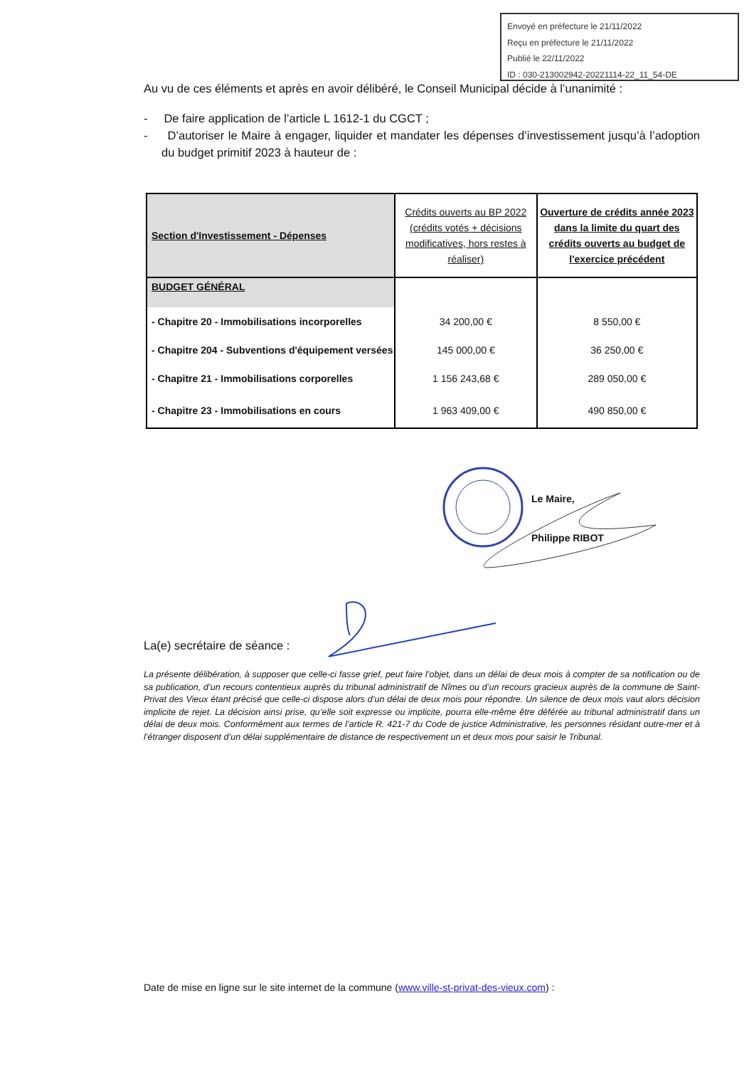Envoyé en préfecture le 21/11/2022
Reçu en préfecture le 21/11/2022
Publié le 22/11/2022
ID : 030-213002942-20221114-22_11_54-DE
Au vu de ces éléments et après en avoir délibéré, le Conseil Municipal décide à l’unanimité :
- De faire application de l’article L 1612-1 du CGCT ;
- D’autoriser le Maire à engager, liquider et mandater les dépenses d’investissement jusqu’à l’adoption du budget primitif 2023 à hauteur de :
| Section d'Investissement - Dépenses | Crédits ouverts au BP 2022 (crédits votés + décisions modificatives, hors restes à réaliser) | Ouverture de crédits année 2023 dans la limite du quart des crédits ouverts au budget de l'exercice précédent |
| BUDGET GÉNÉRAL | | |
| - Chapitre 20 - Immobilisations incorporelles | 34 200,00 € | 8 550,00 € |
| - Chapitre 204 - Subventions d'équipement versées | 145 000,00 € | 36 250,00 € |
| - Chapitre 21 - Immobilisations corporelles | 1 156 243,68 € | 289 050,00 € |
| - Chapitre 23 - Immobilisations en cours | 1 963 409,00 € | 490 850,00 € |
Le Maire,
Philippe RIBOT
La(e) secrétaire de séance :
La présente délibération, à supposer que celle-ci fasse grief, peut faire l’objet, dans un délai de deux mois à compter de sa notification ou de sa publication, d’un recours contentieux auprès du tribunal administratif de Nîmes ou d’un recours gracieux auprès de la commune de Saint-Privat des Vieux étant précisé que celle-ci dispose alors d’un délai de deux mois pour répondre. Un silence de deux mois vaut alors décision implicite de rejet. La décision ainsi prise, qu’elle soit expresse ou implicite, pourra elle-même être déférée au tribunal administratif dans un délai de deux mois. Conformément aux termes de l’article R. 421-7 du Code de justice Administrative, les personnes résidant outre-mer et à l’étranger disposent d’un délai supplémentaire de distance de respectivement un et deux mois pour saisir le Tribunal.
Date de mise en ligne sur le site internet de la commune (www.ville-st-privat-des-vieux.com) :